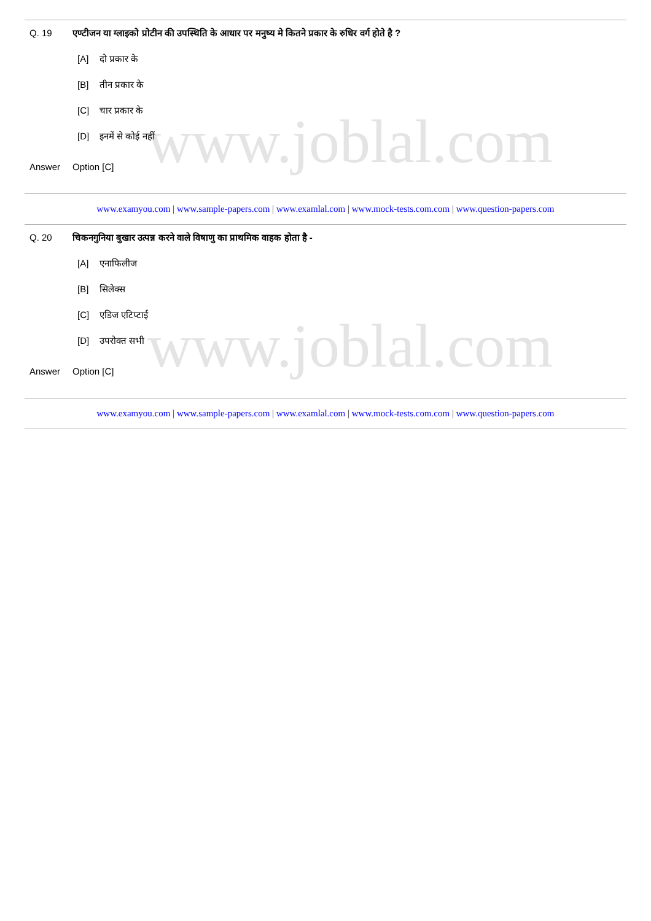www.joblal.com
Q. 19 एण्टीजन या ग्लाइको प्रोटीन की उपस्थिति के आधार पर मनुष्य मे कितने प्रकार के रुधिर वर्ग होते है ?
[A] दो प्रकार के
[B] तीन प्रकार के
[C] चार प्रकार के
[D] इनमें से कोई नहीं
Answer Option [C]
www.examyou.com | www.sample-papers.com | www.examlal.com | www.mock-tests.com.com | www.question-papers.com
www.joblal.com
Q. 20 चिकनगुनिया बुखार उत्पन्न करने वाले विषाणु का प्राथमिक वाहक होता है -
[A] एनाफिलीज
[B] सिलेक्स
[C] एडिज एटिप्टाई
[D] उपरोक्त सभी
Answer Option [C]
www.examyou.com | www.sample-papers.com | www.examlal.com | www.mock-tests.com.com | www.question-papers.com